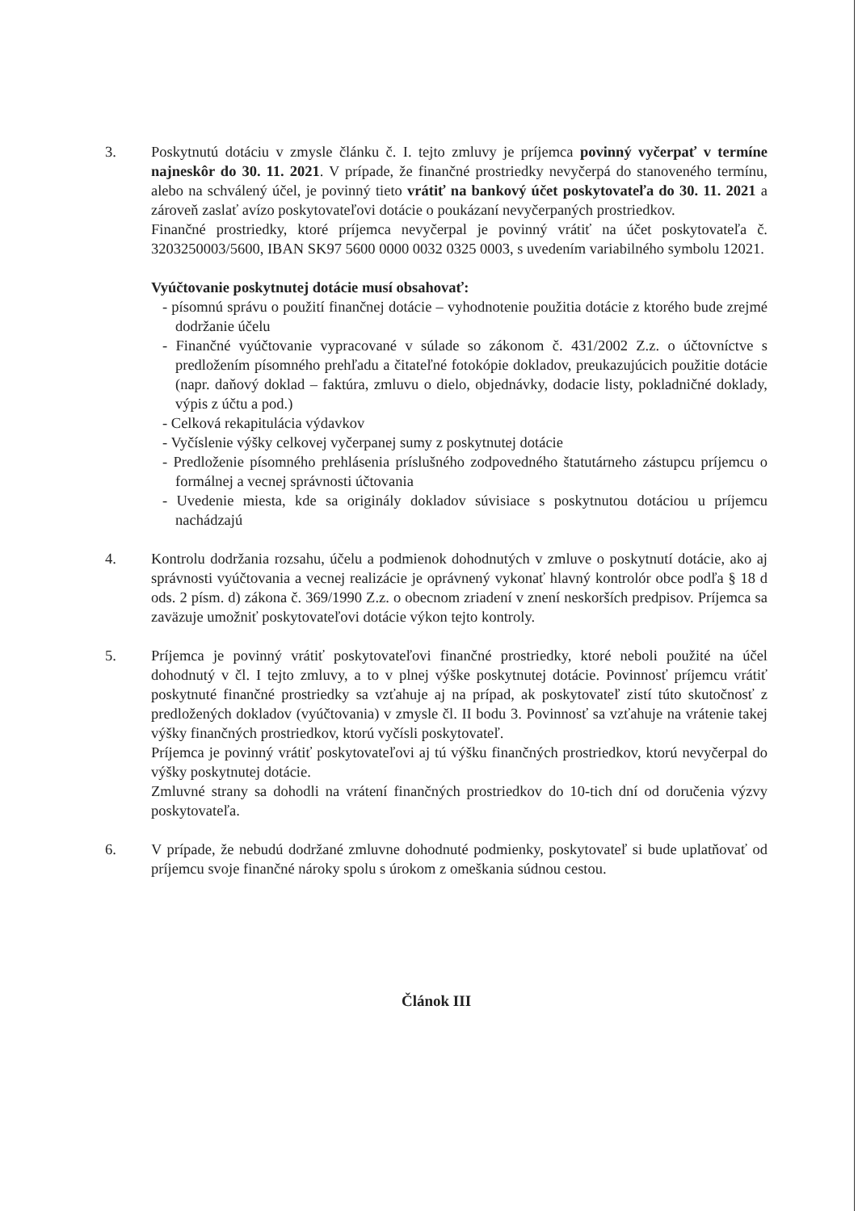3. Poskytnutú dotáciu v zmysle článku č. I. tejto zmluvy je príjemca povinný vyčerpať v termíne najneskôr do 30. 11. 2021. V prípade, že finančné prostriedky nevyčerpá do stanoveného termínu, alebo na schválený účel, je povinný tieto vrátiť na bankový účet poskytovateľa do 30. 11. 2021 a zároveň zaslať avízo poskytovateľovi dotácie o poukázaní nevyčerpaných prostriedkov.
Finančné prostriedky, ktoré príjemca nevyčerpal je povinný vrátiť na účet poskytovateľa č. 3203250003/5600, IBAN SK97 5600 0000 0032 0325 0003, s uvedením variabilného symbolu 12021.
Vyúčtovanie poskytnutej dotácie musí obsahovať:
- písomnú správu o použití finančnej dotácie – vyhodnotenie použitia dotácie z ktorého bude zrejmé dodržanie účelu
- Finančné vyúčtovanie vypracované v súlade so zákonom č. 431/2002 Z.z. o účtovníctve s predložením písomného prehľadu a čitateľné fotokópie dokladov, preukazujúcich použitie dotácie (napr. daňový doklad – faktúra, zmluvu o dielo, objednávky, dodacie listy, pokladničné doklady, výpis z účtu a pod.)
- Celková rekapitulácia výdavkov
- Vyčíslenie výšky celkovej vyčerpanej sumy z poskytnutej dotácie
- Predloženie písomného prehlásenia príslušného zodpovedného štatutárneho zástupcu príjemcu o formálnej a vecnej správnosti účtovania
- Uvedenie miesta, kde sa originály dokladov súvisiace s poskytnutou dotáciou u príjemcu nachádzajú
4. Kontrolu dodržania rozsahu, účelu a podmienok dohodnutých v zmluve o poskytnutí dotácie, ako aj správnosti vyúčtovania a vecnej realizácie je oprávnený vykonať hlavný kontrolór obce podľa § 18 d ods. 2 písm. d) zákona č. 369/1990 Z.z. o obecnom zriadení v znení neskorších predpisov. Príjemca sa zaväzuje umožniť poskytovateľovi dotácie výkon tejto kontroly.
5. Príjemca je povinný vrátiť poskytovateľovi finančné prostriedky, ktoré neboli použité na účel dohodnutý v čl. I tejto zmluvy, a to v plnej výške poskytnutej dotácie. Povinnosť príjemcu vrátiť poskytnuté finančné prostriedky sa vzťahuje aj na prípad, ak poskytovateľ zistí túto skutočnosť z predložených dokladov (vyúčtovania) v zmysle čl. II bodu 3. Povinnosť sa vzťahuje na vrátenie takej výšky finančných prostriedkov, ktorú vyčísli poskytovateľ.
Príjemca je povinný vrátiť poskytovateľovi aj tú výšku finančných prostriedkov, ktorú nevyčerpal do výšky poskytnutej dotácie.
Zmluvné strany sa dohodli na vrátení finančných prostriedkov do 10-tich dní od doručenia výzvy poskytovateľa.
6. V prípade, že nebudú dodržané zmluvne dohodnuté podmienky, poskytovateľ si bude uplatňovať od príjemcu svoje finančné nároky spolu s úrokom z omeškania súdnou cestou.
Článok III